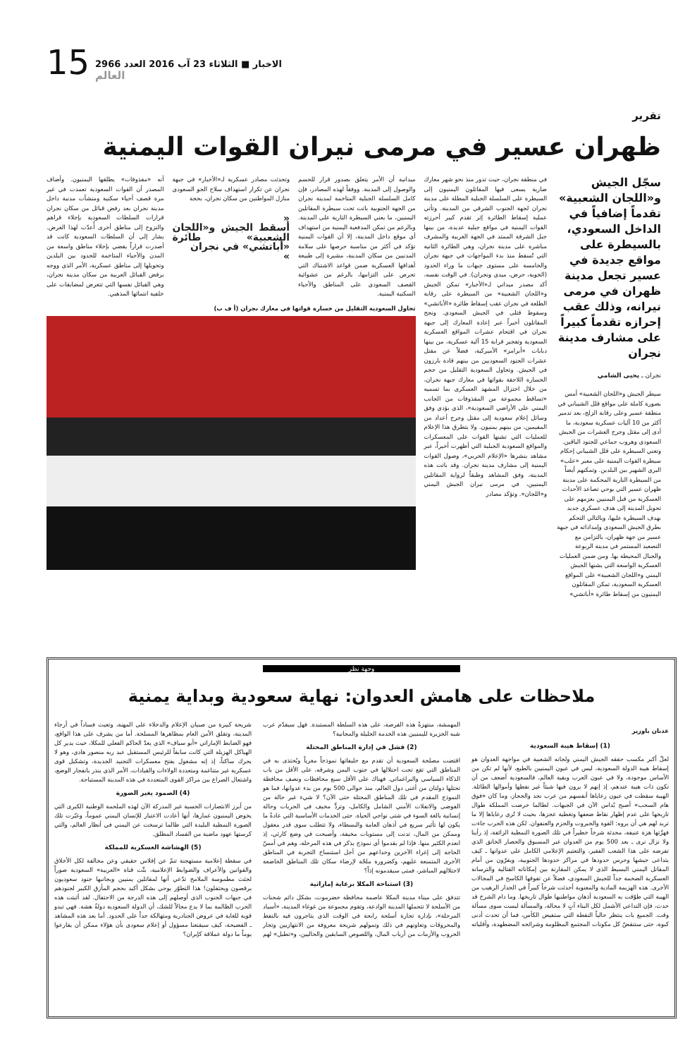15
الاخبار ■ الثلاثاء 23 آب 2016 العدد 2966
العالم
تقرير
ظهران عسير في مرمى نيران القوات اليمنية
سجّل الجيش و«اللجان الشعبية» تقدماً إضافياً في الداخل السعودي، بالسيطرة على مواقع جديدة في عسير تجعل مدينة ظهران في مرمى نيرانه، وذلك عقب إحرازه تقدماً كبيراً على مشارف مدينة نجران
نجران ـ يحيى الشامي
سيطر الجيش و«اللجان الشعبية» أمس بصورة كاملة على مواقع قلل الشيباني في منطقة عسير وعلى رقابة الزلج، بعد تدمير أكثر من 10 آليات عسكرية سعودية، ما أدى إلى مقتل وجرح العشرات من الجيش السعودي وهروب جماعي للجنود الباقين. وتعني السيطرة على قلل الشيباني إحكام سيطرة القوات اليمنية على معبر «علب» البري الشهير بين البلدين. وتمكنهم أيضاً من السيطرة النارية المحكمة على مدينة ظهران عسير التي يوحي تصاعد الأحداث العسكرية من قبل اليمنيين بعزمهم على تحويل المدينة إلى هدف عسكري جديد بهدف السيطرة عليها، وبالتالي التحكم بطرق الجيش السعودي وإمداداته في جبهة عسير من جهة ظهران، بالتزامن مع التصعيد المستمر في مدينة الربوعة والجبال المحيطة بها. ومن ضمن العمليات العسكرية الواسعة التي يشنها الجيش اليمني و«اللجان الشعبية» على المواقع العسكرية السعودية، تمكن المقاتلون اليمنيون من إسقاط طائرة «أباتشي»
في منطقة نجران، حيث تدور منذ نحو شهر معارك ضارية يسعى فيها المقاتلون اليمنيون إلى السيطرة على السلسلة الجبلية المطلة على مدينة نجران لجهة الجنوب الشرقي من المدينة. وتأتي عملية إسقاط الطائرة إثر تقدم كبير أحرزته القوات اليمنية في مواقع جبلية عديدة، من بينها جبل الشرفة الممتد في الجهة الغربية والمشرف مباشرة على مدينة نجران، وهي الطائرة الثانية التي تُسقط منذ بدء المواجهات في جبهة نجران والخامسة على مستوى جبهات ما وراء الحدود (الخوبة، حرض، ميدي ونجران). في الوقت نفسه، أكد مصدر ميداني لـ«الأخبار» تمكن الجيش و«اللجان الشعبية» من السيطرة على رقابة الطلعة في نجران عقب إسقاط طائرة «الأباتشي» وسقوط قتلى في الجيش السعودي. ونجح المقاتلون أخيراً عبر إعادة المعارك إلى جبهة نجران في اقتحام عشرات المواقع العسكرية السعودية وتفجير قرابة 15 آلية عسكرية، من بينها دبابات «أبرامز» الأميركية، فضلاً عن مقتل عشرات الجنود السعوديين من بينهم قادة بارزون في الجيش. وتحاول السعودية التقليل من حجم الخسارة اللاحقة بقواتها في معارك جبهة نجران، من خلال اختزال المشهد العسكري بما تسميه «تساقط مجموعة من المقذوفات من الجانب اليمني على الأراضي السعودية»، الذي يؤدي وفق وسائل إعلام سعودية إلى مقتل وجرح أعداد من المقيمين، من بينهم يمنيون. ولا يتطرق هذا الإعلام للعمليات التي تشنها القوات على المعسكرات والمواقع السعودية الجبلية التي أظهرت أخيراً، عبر مشاهد ينشرها «الإعلام الحربي»، وصول القوات اليمنية إلى مشارف مدينة نجران. وقد باتت هذه المدينة، وفق المشاهد وطبقاً لرواية المقاتلين اليمنيين، في مرمى نيران الجيش اليمني و«اللجان». وتؤكد مصادر
ميدانية أن الأمر يتعلق بصدور قرار للحسم والوصول إلى المدينة. ووفقاً لهذه المصادر، فإن كامل السلسلة الجبلية المتاخمة لمدينة نجران من الجهة الجنوبية باتت تحت سيطرة المقاتلين اليمنيين، ما يعني السيطرة النارية على المدينة. وبالرغم من تمكن المدفعية اليمنية من استهداف أي موقع داخل المدينة، إلا أن القوات اليمنية تؤكد في أكثر من مناسبة حرصها على سلامة المدنيين من سكان المدينة، مشيرة إلى طبيعة أهدافها العسكرية ضمن قواعد الاشتباك التي تحرص على التزامها، بالرغم من عشوائية القصف السعودي على المناطق والأحياء السكنية اليمنية.
وتحدثت مصادر عسكرية لـ«الأخبار» في جبهة نجران عن تكرار استهداف سلاح الجو السعودي منازل المواطنين من سكان نجران، بحجة
«
أسقط الجيش و«اللجان الشعبية» طائرة «أباتشي» في نجران
»
أنه «مقذوفات» يطلقها اليمنيون. وأضاف المصدر أن القوات السعودية تعمدت في غير مرة قصف أحياء سكنية ومنشآت مدنية داخل مدينة نجران بعد رفض قبائل من سكان نجران قرارات السلطات السعودية بإخلاء قراهم والنزوح إلى مناطق أخرى أُعدّت لهذا الغرض. يشار إلى أن السلطات السعودية كانت قد أصدرت قراراً يقضي بإخلاء مناطق واسعة من المدن والأحياء المتاخمة للحدود بين البلدين وتحويلها إلى مناطق عسكرية، الأمر الذي ووجه برفض القبائل العربية من سكان مدينة نجران، وهي القبائل نفسها التي تتعرض لمضايقات على خلفية انتمائها المذهبي.
تحاول السعودية التقليل من خسارة قواتها في معارك نجران (أ ف ب)
وجهة نظر
ملاحظات على هامش العدوان: نهاية سعودية وبداية يمنية
عدنان باوزير
(1) إسقاط هيبة السعودية
لعلّ أكبر مكسب حققه الجيش اليمني ولجانه الشعبية في مواجهة العدوان هو إسقاط هيبة الدولة السعودية، ليس في عيون اليمنيين بالطبع، لأنها لم تكن من الأساس موجودة، ولا في عيون العرب وبقية العالم، فالسعودية أضعف من أن تكون ذات هيبة عندهم، إذ إنهم لا يرون فيها شيئاً غير نفطها وأموالها الطائلة. الهيبة سقطت في عيون رعاياها أنفسهم من عرب نجد والحجاز، وما كان «فوق هام السحب» أصبح يُداس الآن في الجبهات. لطالما حرصت المملكة طوال تاريخها على عدم إظهار نقاط ضعفها وتغطية عجزها، بحيث لا تُري رعاياها إلا ما تريد لهم هي أن يروه: القوة والجبروت والحزم والعنفوان. لكن هذه الحرب جاءت فهزّتها هزة عنيفة، محدثة شرخاً خطيراً في تلك الصورة النمطية الزائفة، إذ رأينا ولا نزال نرى ـ بعد 500 يوم من العدوان غير المسبوق والحصار الخانق الذي تفرضه على هذا الشعب الفقير، والتعتيم الإعلامي الكامل على عدوانها ـ كيف يتداعى جيشها وحرس حدودها في مراكز حدودها الجنوبية، ويفرّون من أمام المقاتل اليمني البسيط الذي لا يمكن المقارنة بين إمكاناته القتالية والترسانة العسكرية الضخمة جداً للجيش السعودي، فضلاً عن تفوقها الكاسح في المجالات الأخرى. هذه الهزيمة المادية والمعنوية أحدثت شرخاً كبيراً في الجدار الرهيب من الهيبة التي طوّقت به السعودية أذهان مواطنيها طوال تاريخها. وما دام الشرخ قد حدث، فإن التداعي الأشمل لكل البناء آتٍ لا محالة، والمسألة ليست سوى مسألة وقت. الجميع بات ينتظر حالياً النقطة التي ستفيض الكأس، فما أن تحدث أدنى كبوة، حتى ستنقضّ كل مكونات المجتمع المظلومة وشرائحه المضطهدة، وأقلياته المهمشة، منتهزةً هذه الفرصة، على هذه السلطة المستبدة. فهل سيقدّم عرب شبه الجزيرة لليمنيين هذه الخدمة الجليلة والمجانية؟
(2) فشل في إدارة المناطق المحتلة
اقتضت مصلحة السعودية أن تقدم مع حليفاتها نموذجاً مغرياً ويُحتذى به في المناطق التي تقع تحت احتلالها في جنوب اليمن وشرقه، على الأقل من باب الذكاء السياسي والبراغماتي. فهناك على الأقل سبع محافظات ونصف محافظة تحتلها دولتان من أغنى دول العالم، منذ حوالى 500 يوم من بدء عدوانها، فما هو النموذج المقدم في تلك المناطق المحتلة حتى الآن؟ لا شيء غير حالة من الفوضى والانفلات الأمني الشامل والكامل، وتردٍّ مخيف في الحريات وحالة إنسانية بالغة السوء في شتى نواحي الحياة. حتى الخدمات الأساسية التي عادةً ما يكون لها تأثير سريع في أذهان العامة والبسطاء، ولا تتطلب سوى قدر معقول وممكن من المال، تدنت إلى مستويات مخيفة، وأصبحت في وضع كارثي، إذ انعدم الكثير منها. فإذا لم يقدموا أي نموذج يذكر في هذه المرحلة، وهم في أمسّ الحاجة إلى إغراء الآخرين وخداعهم من أجل استنساخ التجربة في المناطق الأخرى المتمنعة عليهم، وكضرورة ملحّة لإرضاء سكان تلك المناطق الخاضعة لاحتلالهم المباشر، فمتى سيقدمونه إذاً؟
(3) استباحة المكلا برعاية إماراتية
تتدفق على ميناء مدينة المكلا عاصمة محافظة حضرموت، بشكل دائم شحنات من الأسلحة لا تتحملها المدينة الوادعة، وتقوم مجموعة من غوغاء المدينة، «أسياد المرحلة»، بإدارة تجارة أسلحة رابحة في الوقت الذي يتاجرون فيه بالنفط والمحروقات وتعاونهم في ذلك وتمولهم شريحة معروفة من الانتهازيين وتجار الحروب والأزمات من أرباب المال، واللصوص السابقين والحاليين، و«تطبل» لهم شريحة كبيرة من صبيان الإعلام والدخلاء على المهنة، وتعيث فساداً في أرجاء المدينة، وتقلق الأمن العام بمظاهرها المسلحة. أما من يشرف على هذا الواقع، فهو الضابط الإماراتي «أبو سياف» الذي يعدّ الحاكم الفعلي للمكلا، حيث يدير كل الهياكل الهزيلة التي كانت سابقاً للرئيس المستقيل عبد ربه منصور هادي، وهو لا يحرك ساكناً، إذ إنه مشغول بفتح معسكرات التجنيد الجديدة، وتشكيل قوى عسكرية غير متناغمة ومتعددة الولاءات والقيادات، الأمر الذي ينذر بانفجار الوضع، واشتعال الصراع بين مراكز القوى المتعددة في هذه المدينة المستباحة.
(4) الصمود يغير الصورة
من أبرز الانتصارات الحسية غير المدركة الآن لهذه الملحمة الوطنية الكبرى التي يخوض اليمنيون غمارها، أنها أعادت الاعتبار للإنسان اليمني عموماً، وغيّرت تلك الصورة النمطية البليدة التي طالما ترسخت عن اليمني في أنظار العالم، والتي كرستها عهود ماضية من الفساد المطلق.
(5) الهشاشة العسكرية للمملكة
في سقطة إعلامية مستهجنة تنمّ عن إفلاس حقيقي وعن مخالفة لكل الأخلاق والقوانين والأعراف والضوابط الإعلامية، بثّت قناة «العربية» السعودية صوراً لجثث مطموسة الملامح تدّعي أنها لمقاتلين يمنيين وبجانبها جنود سعوديون يرقصون ويحتفلون! هذا التطوّر يوحي بشكل أكيد بحجم المأزق الكبير لجنودهم في جبهات الجنوب الذي أوصلهم إلى هذه الدرجة من الاحتفال. لقد أثبتت هذه الحرب الظالمة بما لا يدع مجالاً للشك، أن الدولة السعودية دولةٌ هشة. فهي تبدو قوية للغاية في عروض الجنادرية ومتهالكة جداً على الحدود. أما بعد هذه المشاهد ـ الفضيحة، كيف سيقنعنا مسؤول أو إعلام سعودي بأن هؤلاء ممكن أن يقارعوا يوماً ما دولة عملاقة كإيران؟